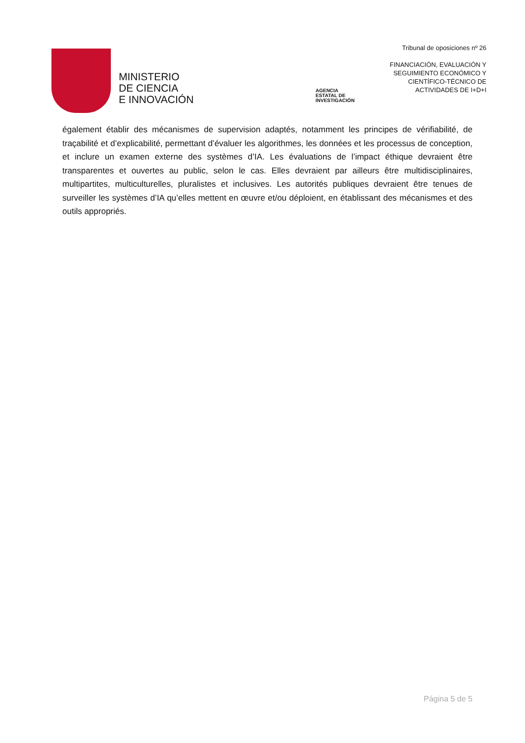MINISTERIO
DE CIENCIA
E INNOVACIÓN
AGENCIA
ESTATAL DE
INVESTIGACIÓN
Tribunal de oposiciones nº 26
FINANCIACIÓN, EVALUACIÓN Y
SEGUIMIENTO ECONÓMICO Y
CIENTÍFICO-TÉCNICO DE
ACTIVIDADES DE I+D+I
également établir des mécanismes de supervision adaptés, notamment les principes de vérifiabilité, de traçabilité et d’explicabilité, permettant d’évaluer les algorithmes, les données et les processus de conception, et inclure un examen externe des systèmes d’IA. Les évaluations de l’impact éthique devraient être transparentes et ouvertes au public, selon le cas. Elles devraient par ailleurs être multidisciplinaires, multipartites, multiculturelles, pluralistes et inclusives. Les autorités publiques devraient être tenues de surveiller les systèmes d’IA qu’elles mettent en œuvre et/ou déploient, en établissant des mécanismes et des outils appropriés.
Página 5 de 5